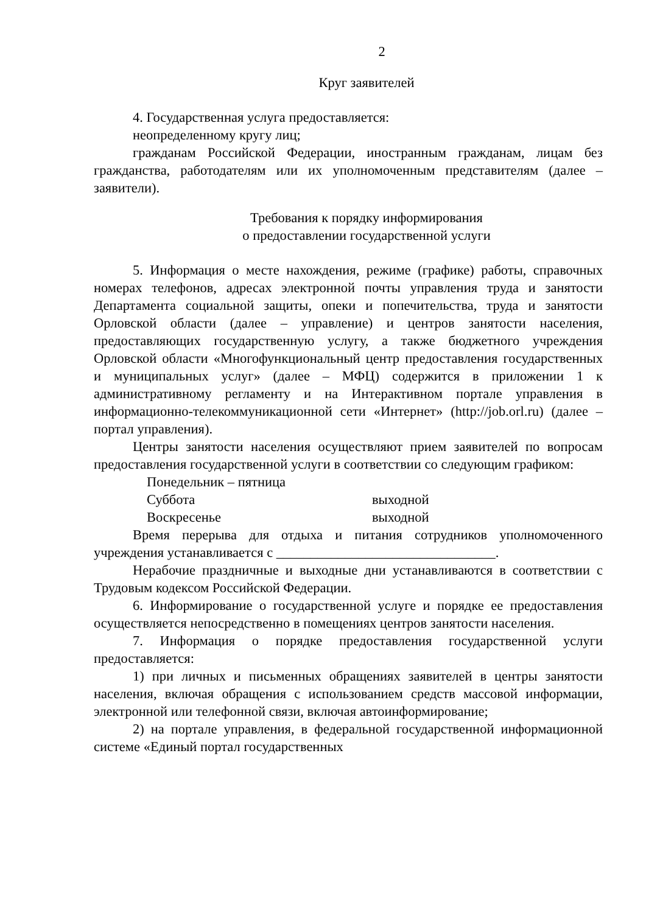2
Круг заявителей
4. Государственная услуга предоставляется:
неопределенному кругу лиц;
гражданам Российской Федерации, иностранным гражданам, лицам без гражданства, работодателям или их уполномоченным представителям (далее – заявители).
Требования к порядку информирования
о предоставлении государственной услуги
5. Информация о месте нахождения, режиме (графике) работы, справочных номерах телефонов, адресах электронной почты управления труда и занятости Департамента социальной защиты, опеки и попечительства, труда и занятости Орловской области (далее – управление) и центров занятости населения, предоставляющих государственную услугу, а также бюджетного учреждения Орловской области «Многофункциональный центр предоставления государственных и муниципальных услуг» (далее – МФЦ) содержится в приложении 1 к административному регламенту и на Интерактивном портале управления в информационно-телекоммуникационной сети «Интернет» (http://job.orl.ru) (далее – портал управления).
Центры занятости населения осуществляют прием заявителей по вопросам предоставления государственной услуги в соответствии со следующим графиком:
Понедельник – пятница Суббота выходной Воскресенье выходной
Время перерыва для отдыха и питания сотрудников уполномоченного учреждения устанавливается с ________________________________.
Нерабочие праздничные и выходные дни устанавливаются в соответствии с Трудовым кодексом Российской Федерации.
6. Информирование о государственной услуге и порядке ее предоставления осуществляется непосредственно в помещениях центров занятости населения.
7. Информация о порядке предоставления государственной услуги предоставляется:
1) при личных и письменных обращениях заявителей в центры занятости населения, включая обращения с использованием средств массовой информации, электронной или телефонной связи, включая автоинформирование;
2) на портале управления, в федеральной государственной информационной системе «Единый портал государственных